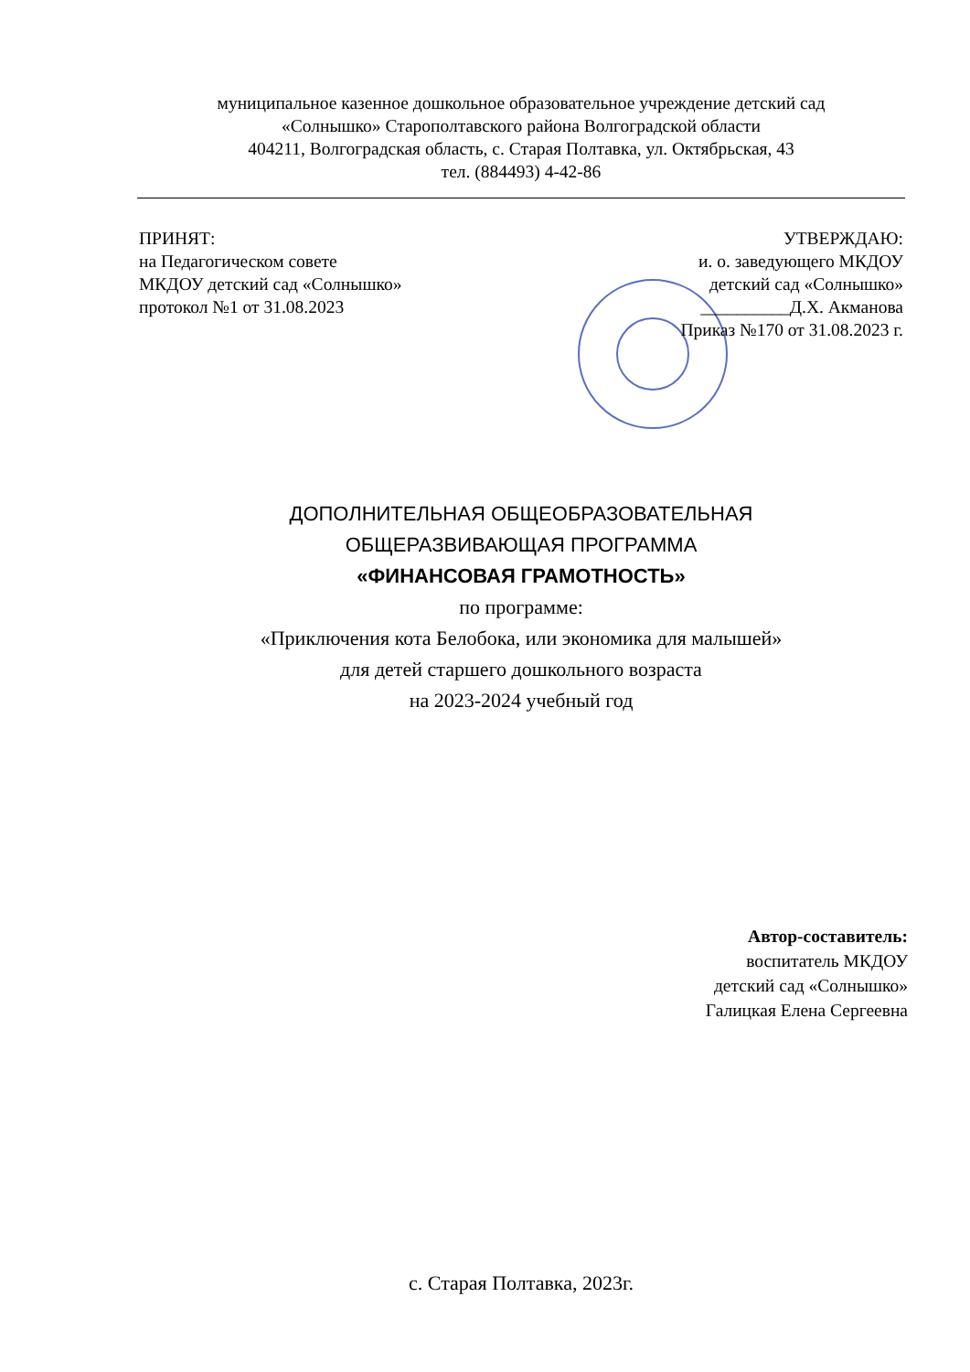муниципальное казенное дошкольное образовательное учреждение детский сад
«Солнышко» Старополтавского района Волгоградской области
404211, Волгоградская область, с. Старая Полтавка, ул. Октябрьская, 43
тел. (884493) 4-42-86
ПРИНЯТ:
на Педагогическом совете
МКДОУ детский сад «Солнышко»
протокол №1 от 31.08.2023
УТВЕРЖДАЮ:
и. о. заведующего МКДОУ
детский сад «Солнышко»
__________Д.Х. Акманова
Приказ №170 от 31.08.2023 г.
ДОПОЛНИТЕЛЬНАЯ ОБЩЕОБРАЗОВАТЕЛЬНАЯ
ОБЩЕРАЗВИВАЮЩАЯ ПРОГРАММА
«ФИНАНСОВАЯ ГРАМОТНОСТЬ»
по программе:
«Приключения кота Белобока, или экономика для малышей»
для детей старшего дошкольного возраста
на 2023-2024 учебный год
Автор-составитель:
воспитатель МКДОУ
детский сад «Солнышко»
Галицкая Елена Сергеевна
с. Старая Полтавка, 2023г.